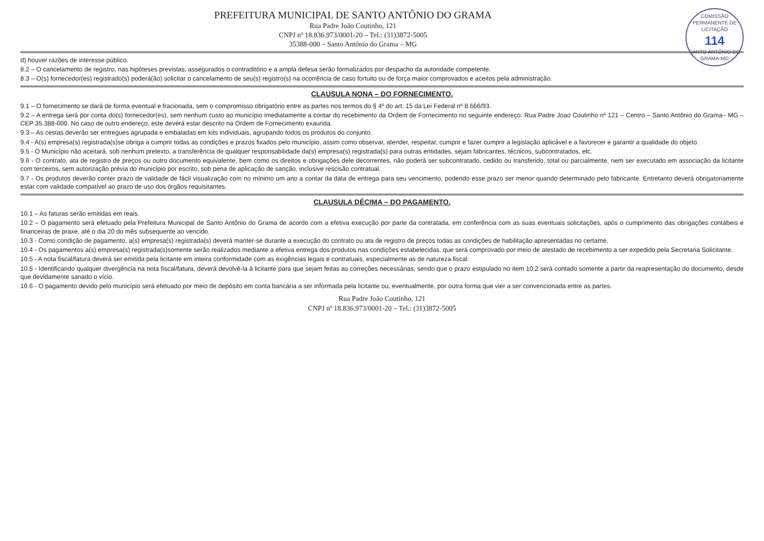COMISSÃO PERMANENTE DE LICITAÇÃO
114
SANTO ANTÔNIO DO GRAMA-MG
PREFEITURA MUNICIPAL DE SANTO ANTÔNIO DO GRAMA
Rua Padre João Coutinho, 121
CNPJ nº 18.836.973/0001-20 – Tel.: (31)3872-5005
35388-000 – Santo Antônio do Grama – MG
d) houver razões de interesse público.
8.2 – O cancelamento de registro, nas hipóteses previstas, assegurados o contraditório e a ampla defesa serão formalizados por despacho da autoridade competente.
8.3 – O(s) fornecedor(es) registrado(s) poderá(ão) solicitar o cancelamento de seu(s) registro(s) na ocorrência de caso fortuito ou de força maior comprovados e aceitos pela administração.
CLAUSULA NONA – DO FORNECIMENTO.
9.1 – O fornecimento se dará de forma eventual e fracionada, sem o compromisso obrigatório entre as partes nos termos do § 4º do art. 15 da Lei Federal nº 8.666/93.
9.2 – A entrega será por conta do(s) fornecedor(es), sem nenhum custo ao município imediatamente a contar do recebimento da Ordem de Fornecimento no seguinte endereço: Rua Padre Joao Coutinho nº 121 – Centro – Santo Antônio do Grama– MG – CEP 35.388-000. No caso de outro endereço, este deverá estar descrito na Ordem de Fornecimento exaurida.
9.3 – As cestas deverão ser entregues agrupada e embaladas em kits individuais, agrupando todos os produtos do conjunto.
9.4 - A(s) empresa(s) registrada(s)se obriga a cumprir todas as condições e prazos fixados pelo município, assim como observar, atender, respeitar, cumprir e fazer cumprir a legislação aplicável e a favorecer e garantir a qualidade do objeto.
9.5 - O Município não aceitará, sob nenhum pretexto, a transferência de qualquer responsabilidade da(s) empresa(s) registrada(s) para outras entidades, sejam fabricantes, técnicos, subcontratados, etc.
9.6 - O contrato, ata de registro de preços ou outro documento equivalente, bem como os direitos e obrigações dele decorrentes, não poderá ser subcontratado, cedido ou transferido, total ou parcialmente, nem ser executado em associação da licitante com terceiros, sem autorização prévia do município por escrito, sob pena de aplicação de sanção, inclusive rescisão contratual.
9.7 - Os produtos deverão conter prazo de validade de fácil visualização com no mínimo um ano a contar da data de entrega para seu vencimento, podendo esse prazo ser menor quando determinado pelo fabricante. Entretanto deverá obrigatoriamente estar com validade compatível ao prazo de uso dos órgãos requisitantes.
CLAUSULA DÉCIMA – DO PAGAMENTO.
10.1 – As faturas serão emitidas em reais.
10.2 – O pagamento será efetuado pela Prefeitura Municipal de Santo Antônio do Grama de acordo com a efetiva execução por parte da contratada, em conferência com as suas eventuais solicitações, após o cumprimento das obrigações contábeis e financeiras de praxe, até o dia 20 do mês subsequente ao vencido.
10.3 - Como condição de pagamento, a(s) empresa(s) registrada(s) deverá manter-se durante a execução do contrato ou ata de registro de preços todas as condições de habilitação apresentadas no certame.
10.4 - Os pagamentos a(s) empresa(s) registrada(s)somente serão realizados mediante a efetiva entrega dos produtos nas condições estabelecidas, que será comprovado por meio de atestado de recebimento a ser expedido pela Secretaria Solicitante.
10.5 - A nota fiscal/fatura deverá ser emitida pela licitante em inteira conformidade com as exigências legais e contratuais, especialmente as de natureza fiscal.
10.5 - Identificando qualquer divergência na nota fiscal/fatura, deverá devolvê-la à licitante para que sejam feitas as correções necessárias, sendo que o prazo estipulado no item 10.2 será contado somente a partir da reapresentação do documento, desde que devidamente sanado o vício.
10.6 - O pagamento devido pelo município será efetuado por meio de depósito em conta bancária a ser informada pela licitante ou, eventualmente, por outra forma que vier a ser convencionada entre as partes.
Rua Padre João Coutinho, 121
CNPJ nº 18.836.973/0001-20 – Tel.: (31)3872-5005